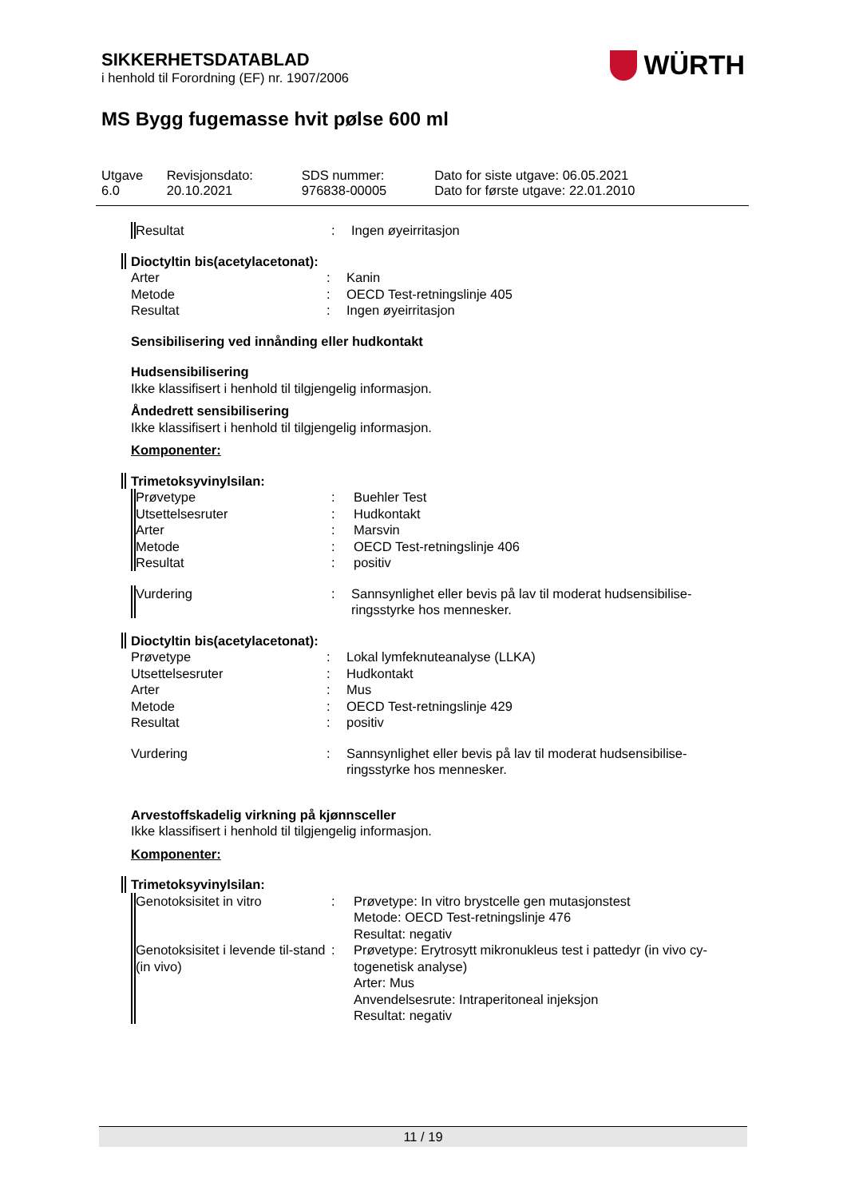SIKKERHETSDATABLAD
i henhold til Forordning (EF) nr. 1907/2006
WÜRTH
MS Bygg fugemasse hvit pølse 600 ml
| Utgave 6.0 | Revisjonsdato: 20.10.2021 | SDS nummer: 976838-00005 | Dato for siste utgave: 06.05.2021 Dato for første utgave: 22.01.2010 |
| Resultat | : | Ingen øyeirritasjon |
Dioctyltin bis(acetylacetonat):
| Arter | : | Kanin |
| Metode | : | OECD Test-retningslinje 405 |
| Resultat | : | Ingen øyeirritasjon |
Sensibilisering ved innånding eller hudkontakt
Hudsensibilisering
Ikke klassifisert i henhold til tilgjengelig informasjon.
Åndedrett sensibilisering
Ikke klassifisert i henhold til tilgjengelig informasjon.
Komponenter:
Trimetoksyvinylsilan:
| Prøvetype | : | Buehler Test |
| Utsettelsesruter | : | Hudkontakt |
| Arter | : | Marsvin |
| Metode | : | OECD Test-retningslinje 406 |
| Resultat | : | positiv |
| Vurdering | : | Sannsynlighet eller bevis på lav til moderat hudsensibilise-ringsstyrke hos mennesker. |
Dioctyltin bis(acetylacetonat):
| Prøvetype | : | Lokal lymfeknuteanalyse (LLKA) |
| Utsettelsesruter | : | Hudkontakt |
| Arter | : | Mus |
| Metode | : | OECD Test-retningslinje 429 |
| Resultat | : | positiv |
| Vurdering | : | Sannsynlighet eller bevis på lav til moderat hudsensibilise-ringsstyrke hos mennesker. |
Arvestoffskadelig virkning på kjønnsceller
Ikke klassifisert i henhold til tilgjengelig informasjon.
Komponenter:
Trimetoksyvinylsilan:
| Genotoksisitet in vitro | : | Prøvetype: In vitro brystcelle gen mutasjonstest Metode: OECD Test-retningslinje 476 Resultat: negativ |
| Genotoksisitet i levende til-stand (in vivo) | : | Prøvetype: Erytrosytt mikronukleus test i pattedyr (in vivo cy-togenetisk analyse) Arter: Mus Anvendelsesrute: Intraperitoneal injeksjon Resultat: negativ |
11 / 19